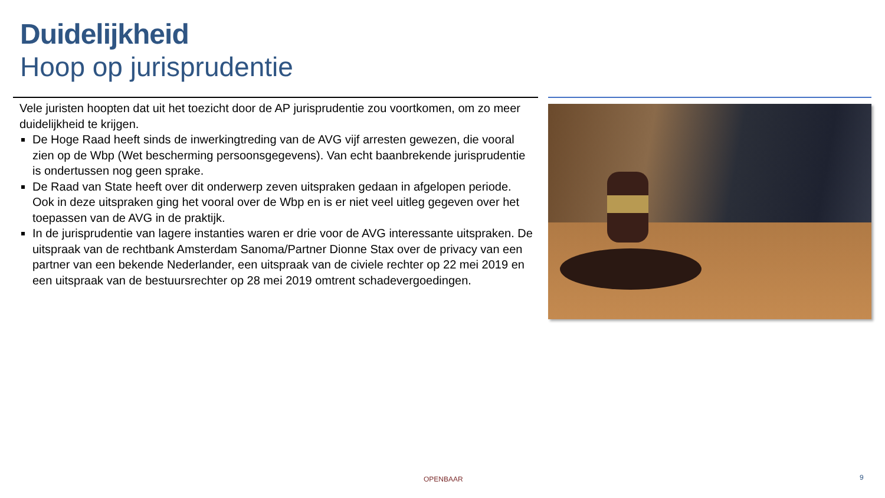Duidelijkheid
Hoop op jurisprudentie
Vele juristen hoopten dat uit het toezicht door de AP jurisprudentie zou voortkomen, om zo meer duidelijkheid te krijgen.
De Hoge Raad heeft sinds de inwerkingtreding van de AVG vijf arresten gewezen, die vooral zien op de Wbp (Wet bescherming persoonsgegevens). Van echt baanbrekende jurisprudentie is ondertussen nog geen sprake.
De Raad van State heeft over dit onderwerp zeven uitspraken gedaan in afgelopen periode. Ook in deze uitspraken ging het vooral over de Wbp en is er niet veel uitleg gegeven over het toepassen van de AVG in de praktijk.
In de jurisprudentie van lagere instanties waren er drie voor de AVG interessante uitspraken. De uitspraak van de rechtbank Amsterdam Sanoma/Partner Dionne Stax over de privacy van een partner van een bekende Nederlander, een uitspraak van de civiele rechter op 22 mei 2019 en een uitspraak van de bestuursrechter op 28 mei 2019 omtrent schadevergoedingen.
OPENBAAR 9